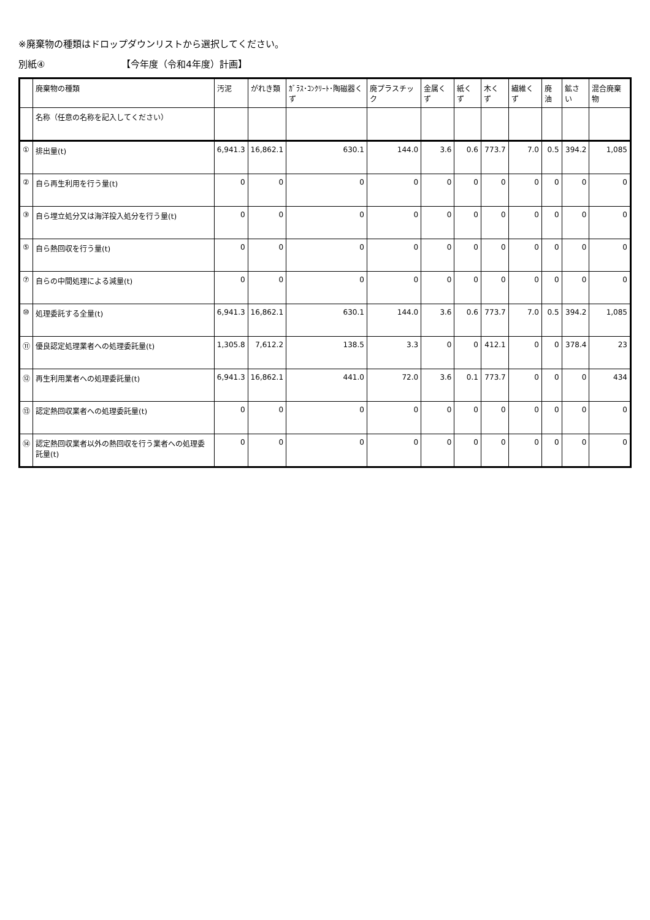※廃棄物の種類はドロップダウンリストから選択してください。
別紙④ 【今年度（令和4年度）計画】
| | 廃棄物の種類 | 汚泥 | がれき類 | ｶﾞﾗｽ･ｺﾝｸﾘｰﾄ･陶磁器くず | 廃プラスチック | 金属くず | 紙くず | 木くず | 繊維くず | 廃油 | 鉱さい | 混合廃棄物 |
| --- | --- | --- | --- | --- | --- | --- | --- | --- | --- | --- | --- | --- |
| | 名称（任意の名称を記入してください） | | | | | | | | | | | |
| ① | 排出量(t) | 6,941.3 | 16,862.1 | 630.1 | 144.0 | 3.6 | 0.6 | 773.7 | 7.0 | 0.5 | 394.2 | 1,085 |
| ② | 自ら再生利用を行う量(t) | 0 | 0 | 0 | 0 | 0 | 0 | 0 | 0 | 0 | 0 | 0 |
| ③ | 自ら埋立処分又は海洋投入処分を行う量(t) | 0 | 0 | 0 | 0 | 0 | 0 | 0 | 0 | 0 | 0 | 0 |
| ⑤ | 自ら熱回収を行う量(t) | 0 | 0 | 0 | 0 | 0 | 0 | 0 | 0 | 0 | 0 | 0 |
| ⑦ | 自らの中間処理による減量(t) | 0 | 0 | 0 | 0 | 0 | 0 | 0 | 0 | 0 | 0 | 0 |
| ⑩ | 処理委託する全量(t) | 6,941.3 | 16,862.1 | 630.1 | 144.0 | 3.6 | 0.6 | 773.7 | 7.0 | 0.5 | 394.2 | 1,085 |
| ⑪ | 優良認定処理業者への処理委託量(t) | 1,305.8 | 7,612.2 | 138.5 | 3.3 | 0 | 0 | 412.1 | 0 | 0 | 378.4 | 23 |
| ⑫ | 再生利用業者への処理委託量(t) | 6,941.3 | 16,862.1 | 441.0 | 72.0 | 3.6 | 0.1 | 773.7 | 0 | 0 | 0 | 434 |
| ⑬ | 認定熱回収業者への処理委託量(t) | 0 | 0 | 0 | 0 | 0 | 0 | 0 | 0 | 0 | 0 | 0 |
| ⑭ | 認定熱回収業者以外の熱回収を行う業者への処理委託量(t) | 0 | 0 | 0 | 0 | 0 | 0 | 0 | 0 | 0 | 0 | 0 |